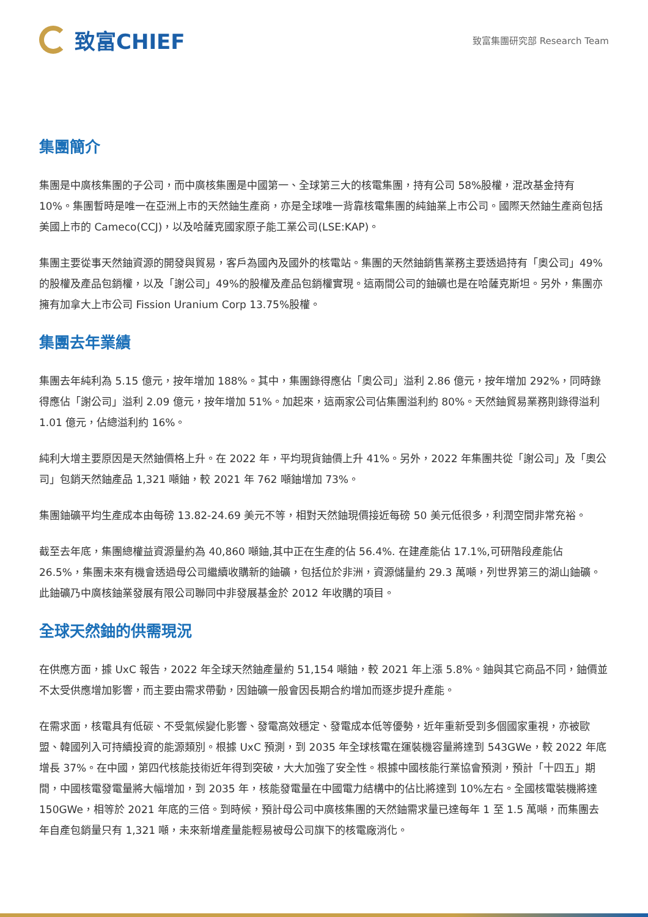致富CHIEF
致富集團研究部 Research Team
集團簡介
集團是中廣核集團的子公司，而中廣核集團是中國第一、全球第三大的核電集團，持有公司 58%股權，混改基金持有 10%。集團暫時是唯一在亞洲上市的天然鈾生產商，亦是全球唯一背靠核電集團的純鈾業上市公司。國際天然鈾生產商包括美國上市的 Cameco(CCJ)，以及哈薩克國家原子能工業公司(LSE:KAP)。
集團主要從事天然鈾資源的開發與貿易，客戶為國內及國外的核電站。集團的天然鈾銷售業務主要透過持有「奧公司」49%的股權及產品包銷權，以及「謝公司」49%的股權及產品包銷權實現。這兩間公司的鈾礦也是在哈薩克斯坦。另外，集團亦擁有加拿大上市公司 Fission Uranium Corp 13.75%股權。
集團去年業績
集團去年純利為 5.15 億元，按年增加 188%。其中，集團錄得應佔「奧公司」溢利 2.86 億元，按年增加 292%，同時錄得應佔「謝公司」溢利 2.09 億元，按年增加 51%。加起來，這兩家公司佔集團溢利約 80%。天然鈾貿易業務則錄得溢利 1.01 億元，佔總溢利約 16%。
純利大增主要原因是天然鈾價格上升。在 2022 年，平均現貨鈾價上升 41%。另外，2022 年集團共從「謝公司」及「奧公司」包銷天然鈾產品 1,321 噸鈾，較 2021 年 762 噸鈾增加 73%。
集團鈾礦平均生產成本由每磅 13.82-24.69 美元不等，相對天然鈾現價接近每磅 50 美元低很多，利潤空間非常充裕。
截至去年底，集團總權益資源量約為 40,860 噸鈾,其中正在生產的佔 56.4%. 在建產能佔 17.1%,可研階段產能佔 26.5%，集團未來有機會透過母公司繼續收購新的鈾礦，包括位於非洲，資源儲量約 29.3 萬噸，列世界第三的湖山鈾礦。此鈾礦乃中廣核鈾業發展有限公司聯同中非發展基金於 2012 年收購的項目。
全球天然鈾的供需現況
在供應方面，據 UxC 報告，2022 年全球天然鈾產量約 51,154 噸鈾，較 2021 年上漲 5.8%。鈾與其它商品不同，鈾價並不太受供應增加影響，而主要由需求帶動，因鈾礦一般會因長期合約增加而逐步提升產能。
在需求面，核電具有低碳、不受氣候變化影響、發電高效穩定、發電成本低等優勢，近年重新受到多個國家重視，亦被歐盟、韓國列入可持續投資的能源類別。根據 UxC 預測，到 2035 年全球核電在運裝機容量將達到 543GWe，較 2022 年底增長 37%。在中國，第四代核能技術近年得到突破，大大加強了安全性。根據中國核能行業協會預測，預計「十四五」期間，中國核電發電量將大幅增加，到 2035 年，核能發電量在中國電力結構中的佔比將達到 10%左右。全國核電裝機將達 150GWe，相等於 2021 年底的三倍。到時候，預計母公司中廣核集團的天然鈾需求量已達每年 1 至 1.5 萬噸，而集團去年自產包銷量只有 1,321 噸，未來新增產量能輕易被母公司旗下的核電廠消化。